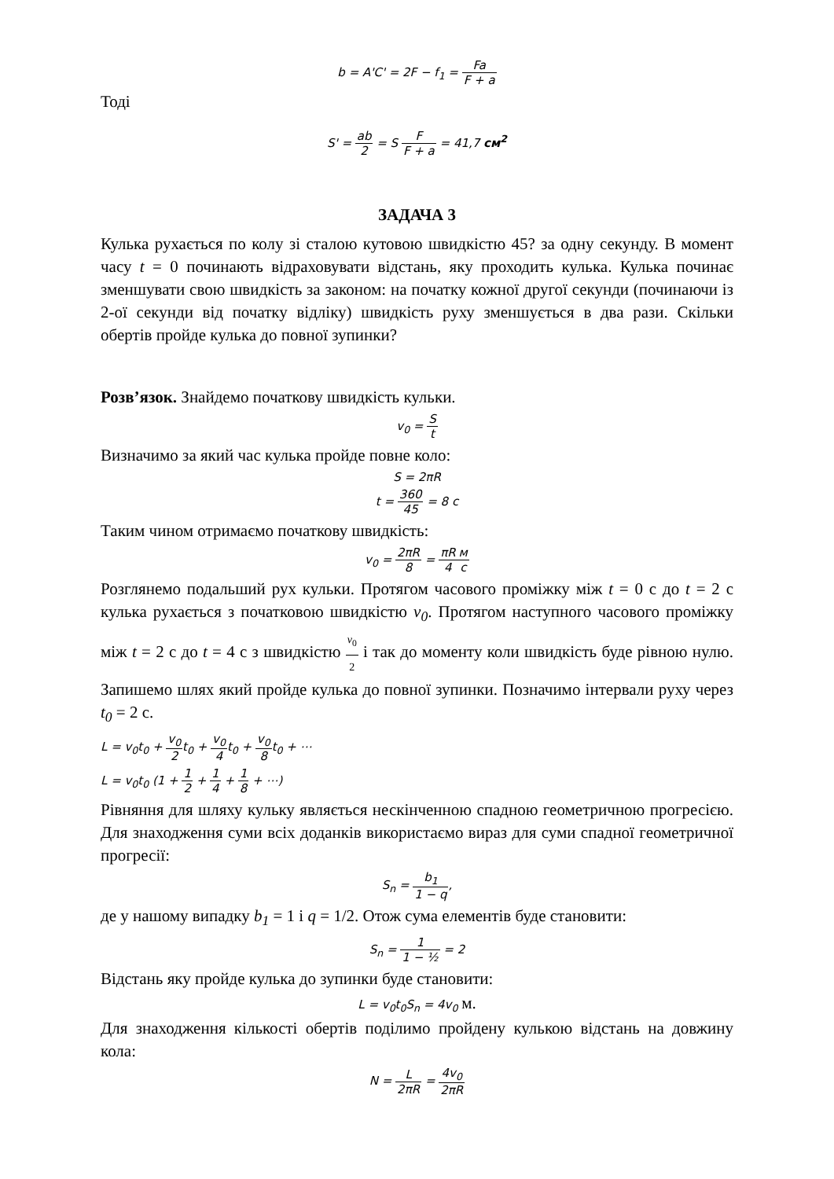b = A'C' = 2F − f<sub>1</sub> = Fa F + a
Тоді
S' = ab 2 = S F F + a = 41,7 см<sup>2</sup>
ЗАДАЧА 3
Кулька рухається по колу зі сталою кутовою швидкістю 45? за одну секунду. В момент часу t = 0 починають відраховувати відстань, яку проходить кулька. Кулька починає зменшувати свою швидкість за законом: на початку кожної другої секунди (починаючи із 2-ої секунди від початку відліку) швидкість руху зменшується в два рази. Скільки обертів пройде кулька до повної зупинки?
Розв’язок. Знайдемо початкову швидкість кульки.
v<sub>0</sub> = S t
Визначимо за який час кулька пройде повне коло:
S = 2πR
t = 360 45 = 8 c
Таким чином отримаємо початкову швидкість:
v<sub>0</sub> = 2πR 8 = πR 4 м с
Розглянемо подальший рух кульки. Протягом часового проміжку між t = 0 с до t = 2 с кулька рухається з початковою швидкістю v<sub>0</sub>. Протягом наступного часового проміжку між t = 2 с до t = 4 с з швидкістю v<sub>0</sub> 2 і так до моменту коли швидкість буде рівною нулю. Запишемо шлях який пройде кулька до повної зупинки. Позначимо інтервали руху через t<sub>0</sub> = 2 с.
L = v<sub>0</sub>t<sub>0</sub> + v<sub>0</sub> 2t<sub>0</sub> + v<sub>0</sub> 4t<sub>0</sub> + v<sub>0</sub> 8t<sub>0</sub> + ⋯
L = v<sub>0</sub>t<sub>0</sub> (1 + 1 2 + 1 4 + 1 8 + ⋯)
Рівняння для шляху кульку являється нескінченною спадною геометричною прогресією. Для знаходження суми всіх доданків використаємо вираз для суми спадної геометричної прогресії:
S<sub>n</sub> = b<sub>1</sub> 1 − q,
де у нашому випадку b<sub>1</sub> = 1 і q = 1/2. Отож сума елементів буде становити:
S<sub>n</sub> = 1 1 − ½ = 2
Відстань яку пройде кулька до зупинки буде становити:
L = v<sub>0</sub>t<sub>0</sub>S<sub>n</sub> = 4v<sub>0</sub> м.
Для знаходження кількості обертів поділимо пройдену кулькою відстань на довжину кола:
N = L 2πR = 4v<sub>0</sub> 2πR